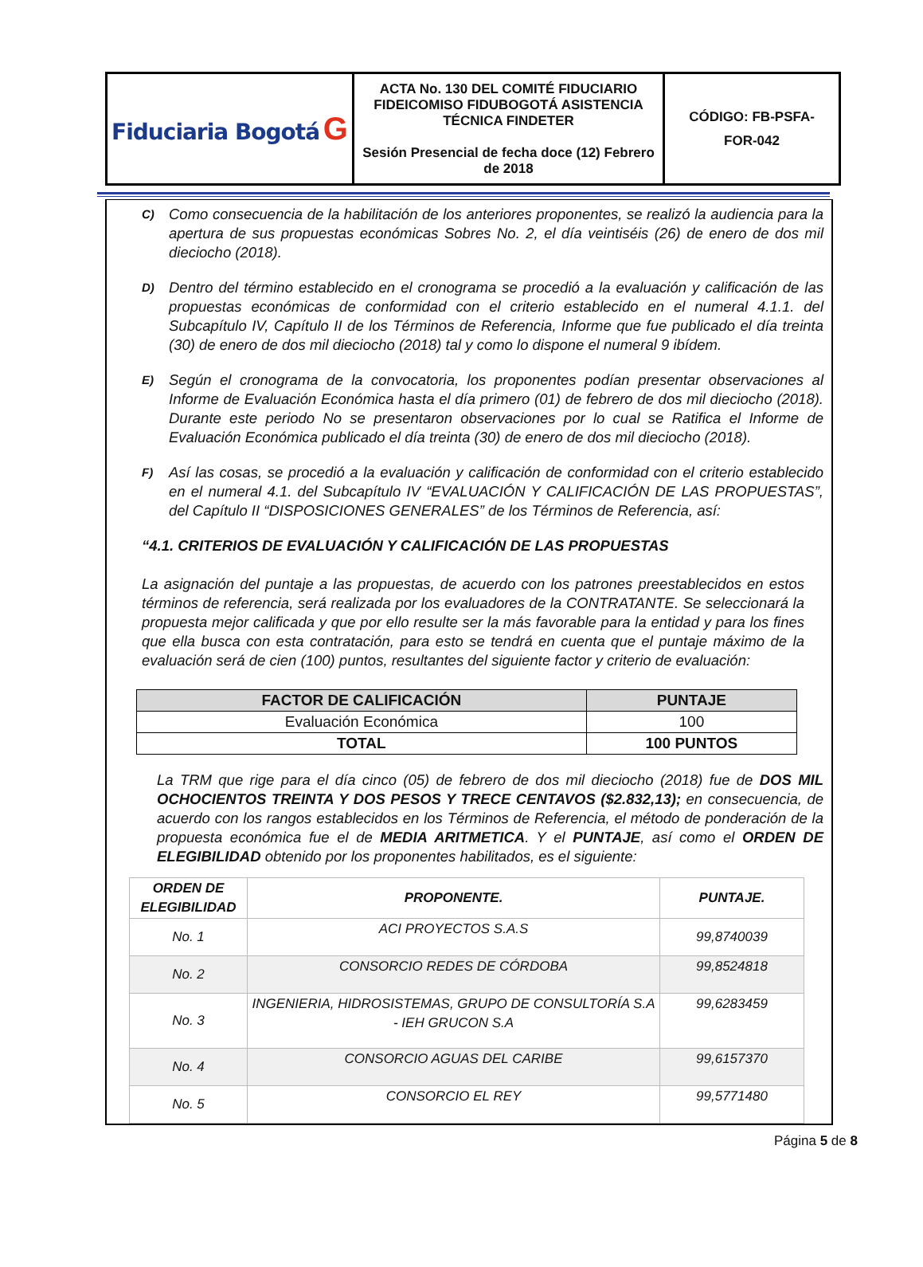| Fiduciaria Bogotá G | ACTA No. 130 DEL COMITÉ FIDUCIARIO FIDEICOMISO FIDUBOGOTÁ ASISTENCIA TÉCNICA FINDETER Sesión Presencial de fecha doce (12) Febrero de 2018 | CÓDIGO: FB-PSFA- FOR-042 |
C)
Como consecuencia de la habilitación de los anteriores proponentes, se realizó la audiencia para la apertura de sus propuestas económicas Sobres No. 2, el día veintiséis (26) de enero de dos mil dieciocho (2018).
D)
Dentro del término establecido en el cronograma se procedió a la evaluación y calificación de las propuestas económicas de conformidad con el criterio establecido en el numeral 4.1.1. del Subcapítulo IV, Capítulo II de los Términos de Referencia, Informe que fue publicado el día treinta (30) de enero de dos mil dieciocho (2018) tal y como lo dispone el numeral 9 ibídem.
E)
Según el cronograma de la convocatoria, los proponentes podían presentar observaciones al Informe de Evaluación Económica hasta el día primero (01) de febrero de dos mil dieciocho (2018). Durante este periodo No se presentaron observaciones por lo cual se Ratifica el Informe de Evaluación Económica publicado el día treinta (30) de enero de dos mil dieciocho (2018).
F)
Así las cosas, se procedió a la evaluación y calificación de conformidad con el criterio establecido en el numeral 4.1. del Subcapítulo IV “EVALUACIÓN Y CALIFICACIÓN DE LAS PROPUESTAS”, del Capítulo II “DISPOSICIONES GENERALES” de los Términos de Referencia, así:
“4.1. CRITERIOS DE EVALUACIÓN Y CALIFICACIÓN DE LAS PROPUESTAS
La asignación del puntaje a las propuestas, de acuerdo con los patrones preestablecidos en estos términos de referencia, será realizada por los evaluadores de la CONTRATANTE. Se seleccionará la propuesta mejor calificada y que por ello resulte ser la más favorable para la entidad y para los fines que ella busca con esta contratación, para esto se tendrá en cuenta que el puntaje máximo de la evaluación será de cien (100) puntos, resultantes del siguiente factor y criterio de evaluación:
| FACTOR DE CALIFICACIÓN | PUNTAJE |
| --- | --- |
| Evaluación Económica | 100 |
| TOTAL | 100 PUNTOS |
La TRM que rige para el día cinco (05) de febrero de dos mil dieciocho (2018) fue de DOS MIL OCHOCIENTOS TREINTA Y DOS PESOS Y TRECE CENTAVOS ($2.832,13); en consecuencia, de acuerdo con los rangos establecidos en los Términos de Referencia, el método de ponderación de la propuesta económica fue el de MEDIA ARITMETICA. Y el PUNTAJE, así como el ORDEN DE ELEGIBILIDAD obtenido por los proponentes habilitados, es el siguiente:
| ORDEN DE ELEGIBILIDAD | PROPONENTE. | PUNTAJE. |
| --- | --- | --- |
| No. 1 | ACI PROYECTOS S.A.S | 99,8740039 |
| No. 2 | CONSORCIO REDES DE CÓRDOBA | 99,8524818 |
| No. 3 | INGENIERIA, HIDROSISTEMAS, GRUPO DE CONSULTORÍA S.A - IEH GRUCON S.A | 99,6283459 |
| No. 4 | CONSORCIO AGUAS DEL CARIBE | 99,6157370 |
| No. 5 | CONSORCIO EL REY | 99,5771480 |
Página 5 de 8